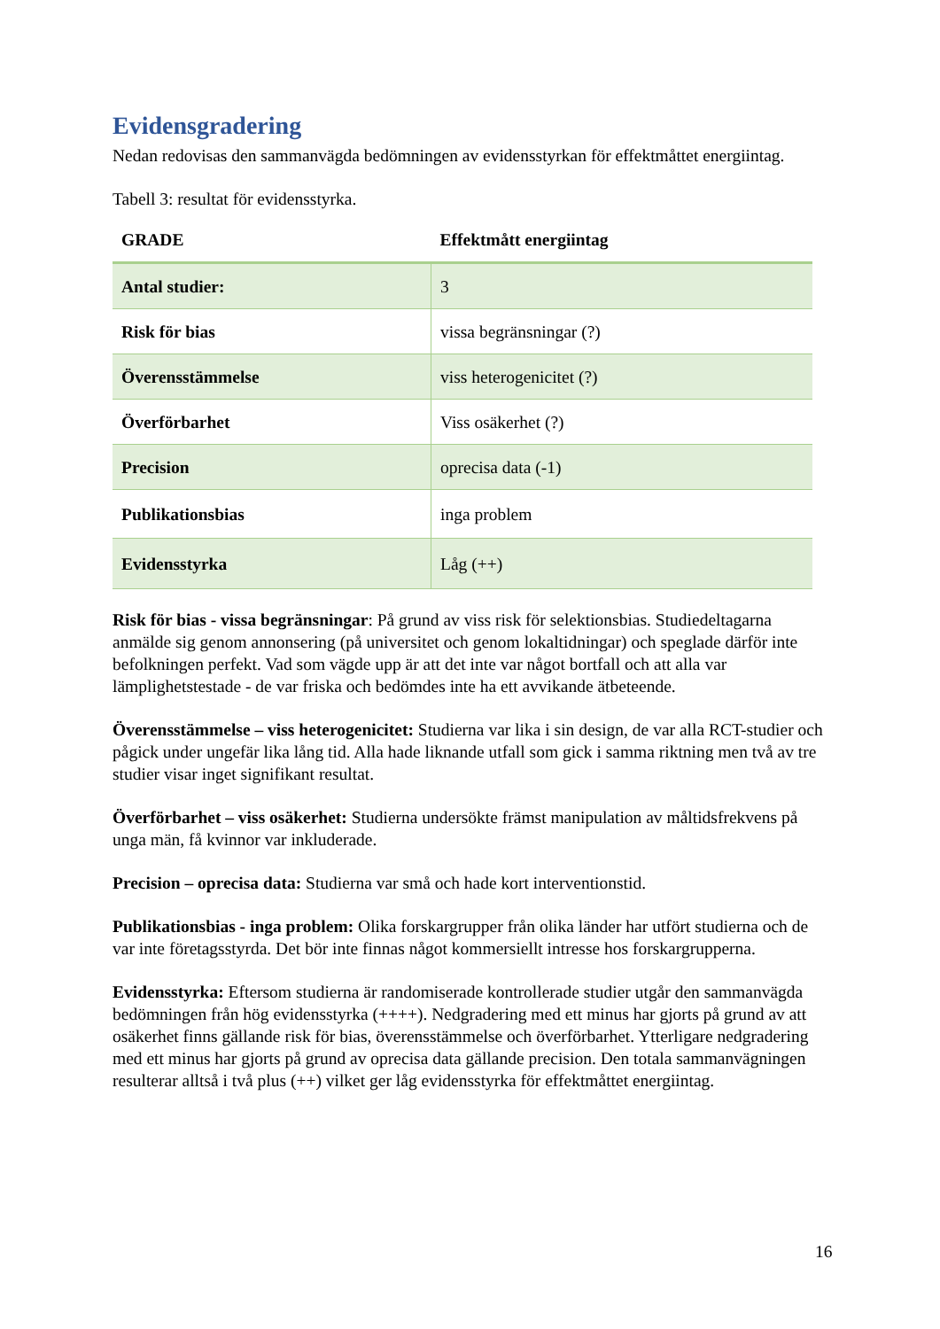Evidensgradering
Nedan redovisas den sammanvägda bedömningen av evidensstyrkan för effektmåttet energiintag.
Tabell 3: resultat för evidensstyrka.
| GRADE | Effektmått energiintag |
| --- | --- |
| Antal studier: | 3 |
| Risk för bias | vissa begränsningar (?) |
| Överensstämmelse | viss heterogenicitet (?) |
| Överförbarhet | Viss osäkerhet (?) |
| Precision | oprecisa data (-1) |
| Publikationsbias | inga problem |
| Evidensstyrka | Låg (++) |
Risk för bias - vissa begränsningar: På grund av viss risk för selektionsbias. Studiedeltagarna anmälde sig genom annonsering (på universitet och genom lokaltidningar) och speglade därför inte befolkningen perfekt. Vad som vägde upp är att det inte var något bortfall och att alla var lämplighetstestade - de var friska och bedömdes inte ha ett avvikande ätbeteende.
Överensstämmelse – viss heterogenicitet: Studierna var lika i sin design, de var alla RCT-studier och pågick under ungefär lika lång tid. Alla hade liknande utfall som gick i samma riktning men två av tre studier visar inget signifikant resultat.
Överförbarhet – viss osäkerhet: Studierna undersökte främst manipulation av måltidsfrekvens på unga män, få kvinnor var inkluderade.
Precision – oprecisa data: Studierna var små och hade kort interventionstid.
Publikationsbias - inga problem: Olika forskargrupper från olika länder har utfört studierna och de var inte företagsstyrda. Det bör inte finnas något kommersiellt intresse hos forskargrupperna.
Evidensstyrka: Eftersom studierna är randomiserade kontrollerade studier utgår den sammanvägda bedömningen från hög evidensstyrka (++++). Nedgradering med ett minus har gjorts på grund av att osäkerhet finns gällande risk för bias, överensstämmelse och överförbarhet. Ytterligare nedgradering med ett minus har gjorts på grund av oprecisa data gällande precision. Den totala sammanvägningen resulterar alltså i två plus (++) vilket ger låg evidensstyrka för effektmåttet energiintag.
16